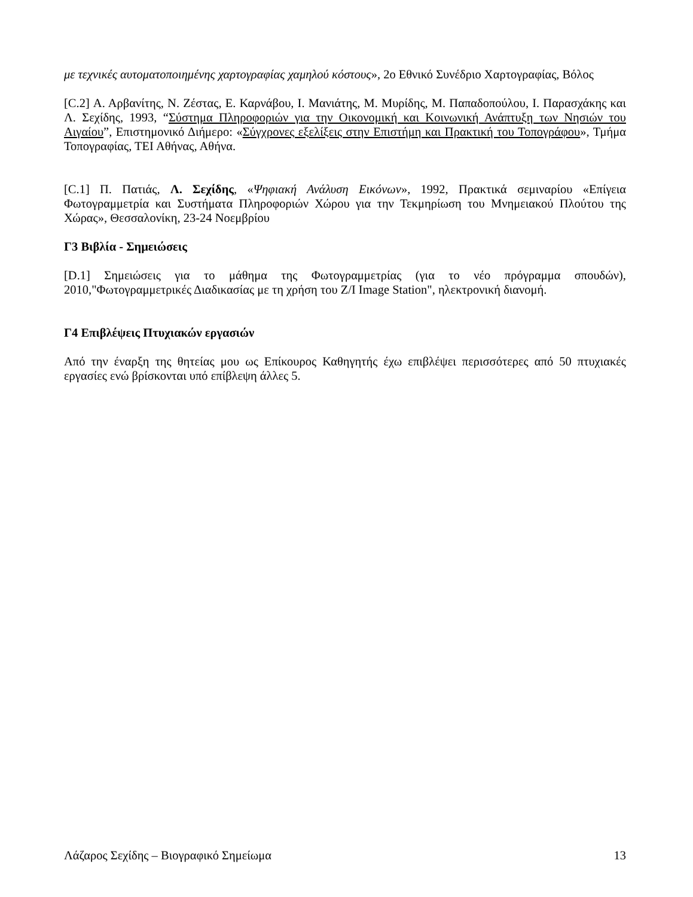με τεχνικές αυτοματοποιημένης χαρτογραφίας χαμηλού κόστους», 2ο Εθνικό Συνέδριο Χαρτογραφίας, Βόλος
[C.2] Α. Αρβανίτης, Ν. Ζέστας, Ε. Καρνάβου, Ι. Μανιάτης, Μ. Μυρίδης, Μ. Παπαδοπούλου, Ι. Παρασχάκης και Λ. Σεχίδης, 1993, “Σύστημα Πληροφοριών για την Οικονομική και Κοινωνική Ανάπτυξη των Νησιών του Αιγαίου”, Επιστημονικό Διήμερο: «Σύγχρονες εξελίξεις στην Επιστήμη και Πρακτική του Τοπογράφου», Τμήμα Τοπογραφίας, ΤΕΙ Αθήνας, Αθήνα.
[C.1] Π. Πατιάς, Λ. Σεχίδης, «Ψηφιακή Ανάλυση Εικόνων», 1992, Πρακτικά σεμιναρίου «Επίγεια Φωτογραμμετρία και Συστήματα Πληροφοριών Χώρου για την Τεκμηρίωση του Μνημειακού Πλούτου της Χώρας», Θεσσαλονίκη, 23-24 Νοεμβρίου
Γ3 Βιβλία - Σημειώσεις
[D.1] Σημειώσεις για το μάθημα της Φωτογραμμετρίας (για το νέο πρόγραμμα σπουδών), 2010,"Φωτογραμμετρικές Διαδικασίας με τη χρήση του Z/I Image Station", ηλεκτρονική διανομή.
Γ4 Επιβλέψεις Πτυχιακών εργασιών
Από την έναρξη της θητείας μου ως Επίκουρος Καθηγητής έχω επιβλέψει περισσότερες από 50 πτυχιακές εργασίες ενώ βρίσκονται υπό επίβλεψη άλλες 5.
Λάζαρος Σεχίδης – Βιογραφικό Σημείωμα 13